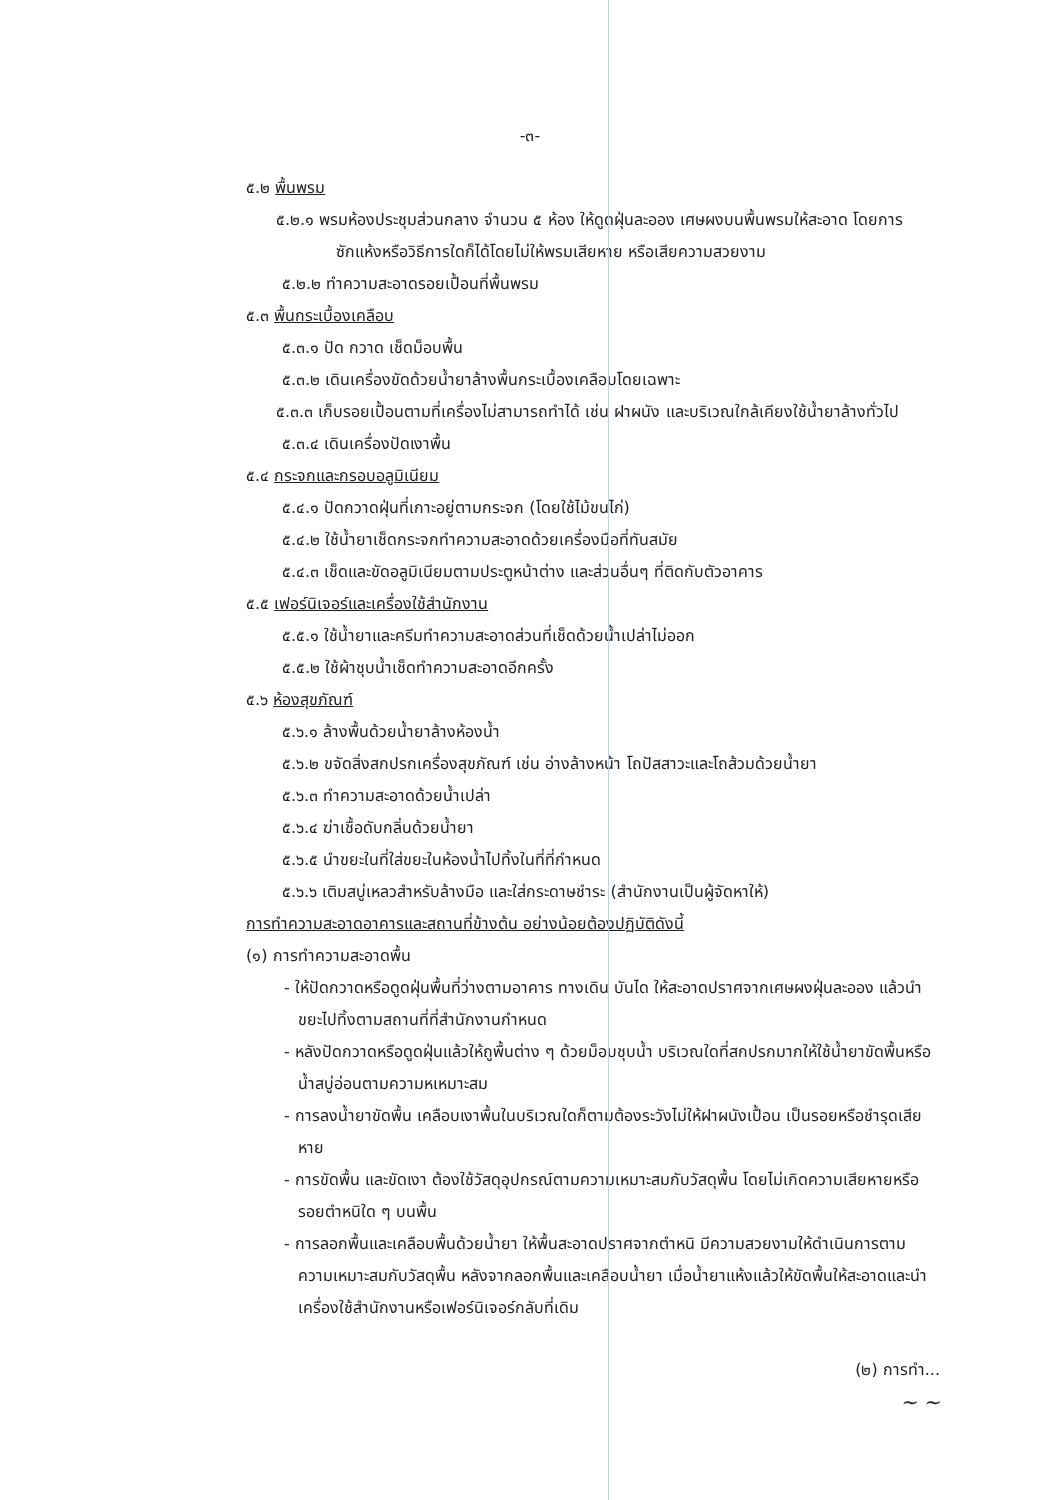-๓-
๕.๒ พื้นพรม
๕.๒.๑ พรมห้องประชุมส่วนกลาง จำนวน ๕ ห้อง ให้ดูดฝุ่นละออง เศษผงบนพื้นพรมให้สะอาด โดยการซักแห้งหรือวิธีการใดก็ได้โดยไม่ให้พรมเสียหาย หรือเสียความสวยงาม
๕.๒.๒ ทำความสะอาดรอยเปื้อนที่พื้นพรม
๕.๓ พื้นกระเบื้องเคลือบ
๕.๓.๑ ปัด กวาด เช็ดม็อบพื้น
๕.๓.๒ เดินเครื่องขัดด้วยน้ำยาล้างพื้นกระเบื้องเคลือบโดยเฉพาะ
๕.๓.๓ เก็บรอยเปื้อนตามที่เครื่องไม่สามารถทำได้ เช่น ฝาผนัง และบริเวณใกล้เคียงใช้น้ำยาล้างทั่วไป
๕.๓.๔ เดินเครื่องปัดเงาพื้น
๕.๔ กระจกและกรอบอลูมิเนียม
๕.๔.๑ ปัดกวาดฝุ่นที่เกาะอยู่ตามกระจก (โดยใช้ไม้ขนไก่)
๕.๔.๒ ใช้น้ำยาเช็ดกระจกทำความสะอาดด้วยเครื่องมือที่ทันสมัย
๕.๔.๓ เช็ดและขัดอลูมิเนียมตามประตูหน้าต่าง และส่วนอื่นๆ ที่ติดกับตัวอาคาร
๕.๕ เฟอร์นิเจอร์และเครื่องใช้สำนักงาน
๕.๕.๑ ใช้น้ำยาและครีมทำความสะอาดส่วนที่เช็ดด้วยน้ำเปล่าไม่ออก
๕.๕.๒ ใช้ผ้าชุบน้ำเช็ดทำความสะอาดอีกครั้ง
๕.๖ ห้องสุขภัณฑ์
๕.๖.๑ ล้างพื้นด้วยน้ำยาล้างห้องน้ำ
๕.๖.๒ ขจัดสิ่งสกปรกเครื่องสุขภัณฑ์ เช่น อ่างล้างหน้า โถปัสสาวะและโถส้วมด้วยน้ำยา
๕.๖.๓ ทำความสะอาดด้วยน้ำเปล่า
๕.๖.๔ ฆ่าเชื้อดับกลิ่นด้วยน้ำยา
๕.๖.๕ นำขยะในที่ใส่ขยะในห้องน้ำไปทิ้งในที่ที่กำหนด
๕.๖.๖ เติมสบู่เหลวสำหรับล้างมือ และใส่กระดาษชำระ (สำนักงานเป็นผู้จัดหาให้)
การทำความสะอาดอาคารและสถานที่ข้างต้น อย่างน้อยต้องปฏิบัติดังนี้
(๑) การทำความสะอาดพื้น
- ให้ปัดกวาดหรือดูดฝุ่นพื้นที่ว่างตามอาคาร ทางเดิน บันได ให้สะอาดปราศจากเศษผงฝุ่นละออง แล้วนำขยะไปทิ้งตามสถานที่ที่สำนักงานกำหนด
- หลังปัดกวาดหรือดูดฝุ่นแล้วให้ถูพื้นต่าง ๆ ด้วยม็อบชุบน้ำ บริเวณใดที่สกปรกมากให้ใช้น้ำยาขัดพื้นหรือน้ำสบู่อ่อนตามความหเหมาะสม
- การลงน้ำยาขัดพื้น เคลือบเงาพื้นในบริเวณใดก็ตามต้องระวังไม่ให้ฝาผนังเปื้อน เป็นรอยหรือชำรุดเสียหาย
- การขัดพื้น และขัดเงา ต้องใช้วัสดุอุปกรณ์ตามความเหมาะสมกับวัสดุพื้น โดยไม่เกิดความเสียหายหรือรอยตำหนิใด ๆ บนพื้น
- การลอกพื้นและเคลือบพื้นด้วยน้ำยา ให้พื้นสะอาดปราศจากตำหนิ มีความสวยงามให้ดำเนินการตามความเหมาะสมกับวัสดุพื้น หลังจากลอกพื้นและเคลือบน้ำยา เมื่อน้ำยาแห้งแล้วให้ขัดพื้นให้สะอาดและนำเครื่องใช้สำนักงานหรือเฟอร์นิเจอร์กลับที่เดิม
(๒) การทำ...
~ ~